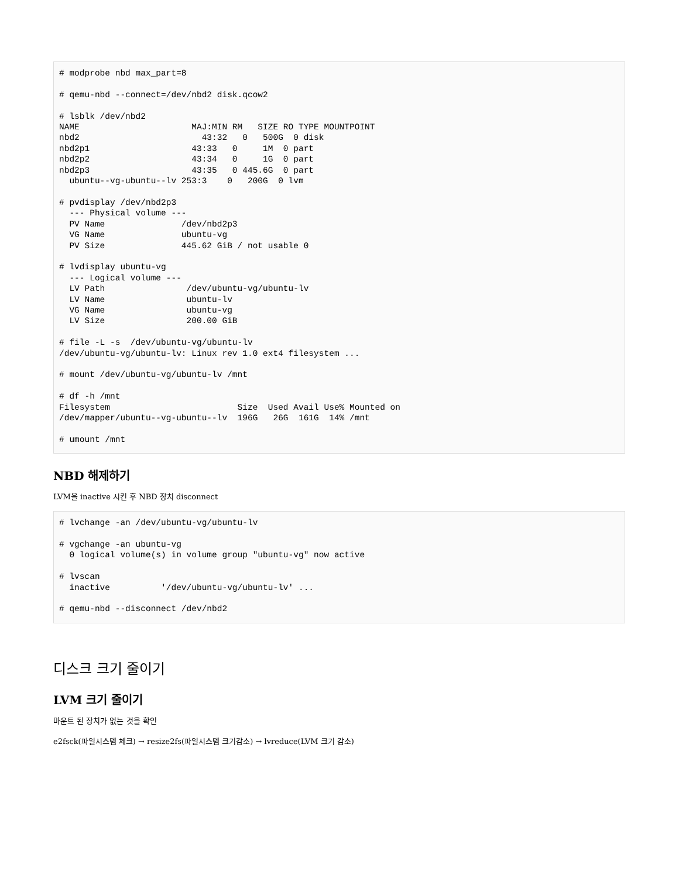# modprobe nbd max_part=8

# qemu-nbd --connect=/dev/nbd2 disk.qcow2

# lsblk /dev/nbd2
NAME                      MAJ:MIN RM   SIZE RO TYPE MOUNTPOINT
nbd2                        43:32   0   500G  0 disk
nbd2p1                    43:33   0     1M  0 part
nbd2p2                    43:34   0     1G  0 part
nbd2p3                    43:35   0 445.6G  0 part
  ubuntu--vg-ubuntu--lv 253:3    0   200G  0 lvm

# pvdisplay /dev/nbd2p3
  --- Physical volume ---
  PV Name               /dev/nbd2p3
  VG Name               ubuntu-vg
  PV Size               445.62 GiB / not usable 0

# lvdisplay ubuntu-vg
  --- Logical volume ---
  LV Path                /dev/ubuntu-vg/ubuntu-lv
  LV Name                ubuntu-lv
  VG Name                ubuntu-vg
  LV Size                200.00 GiB

# file -L -s  /dev/ubuntu-vg/ubuntu-lv
/dev/ubuntu-vg/ubuntu-lv: Linux rev 1.0 ext4 filesystem ...

# mount /dev/ubuntu-vg/ubuntu-lv /mnt

# df -h /mnt
Filesystem                         Size  Used Avail Use% Mounted on
/dev/mapper/ubuntu--vg-ubuntu--lv  196G   26G  161G  14% /mnt

# umount /mnt
NBD 해제하기
LVM을 inactive 시킨 후 NBD 장치 disconnect
# lvchange -an /dev/ubuntu-vg/ubuntu-lv

# vgchange -an ubuntu-vg
  0 logical volume(s) in volume group "ubuntu-vg" now active

# lvscan
  inactive          '/dev/ubuntu-vg/ubuntu-lv' ...

# qemu-nbd --disconnect /dev/nbd2
디스크 크기 줄이기
LVM 크기 줄이기
마운트 된 장치가 없는 것을 확인
e2fsck(파일시스템 체크) → resize2fs(파일시스템 크기감소) → lvreduce(LVM 크기 감소)